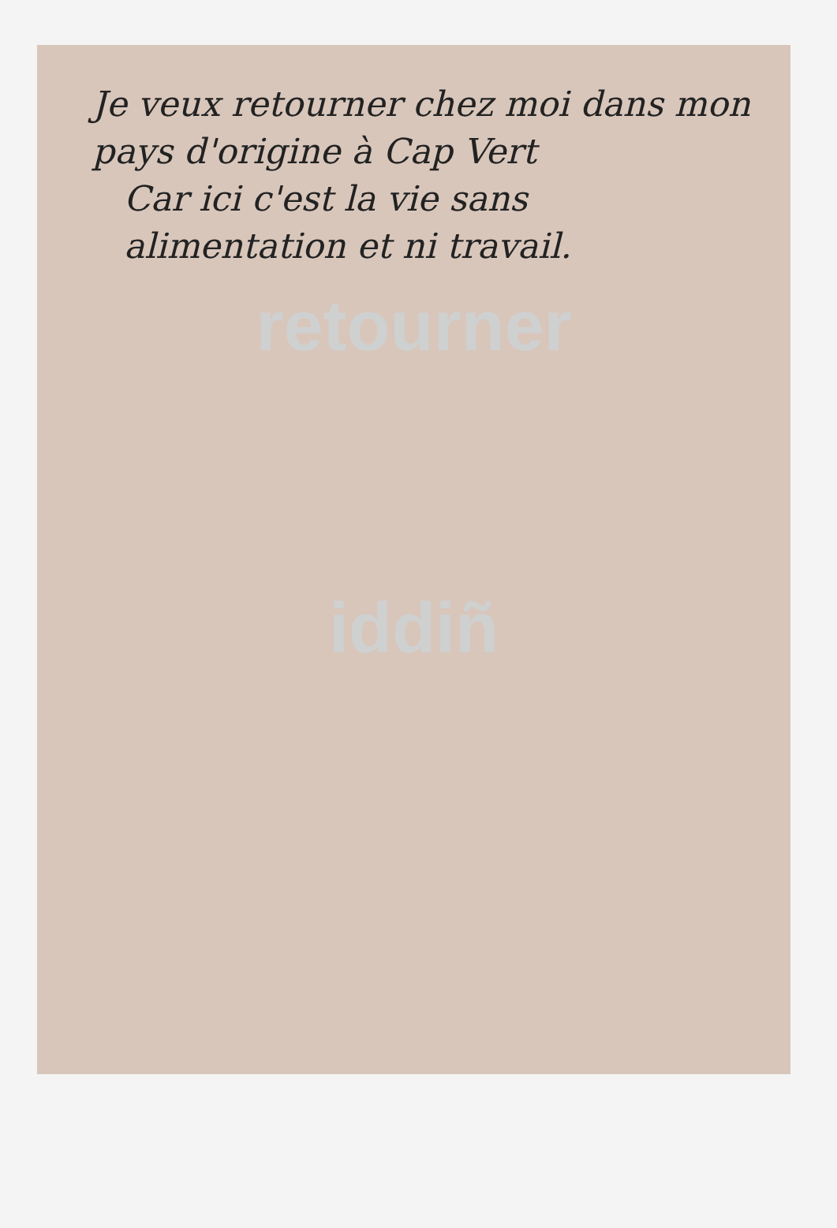Je veux retourner chez moi dans mon pays d'origine à Cap Vert
Car ici c'est la vie sans alimentation et ni travail.
retourner
iddiñ